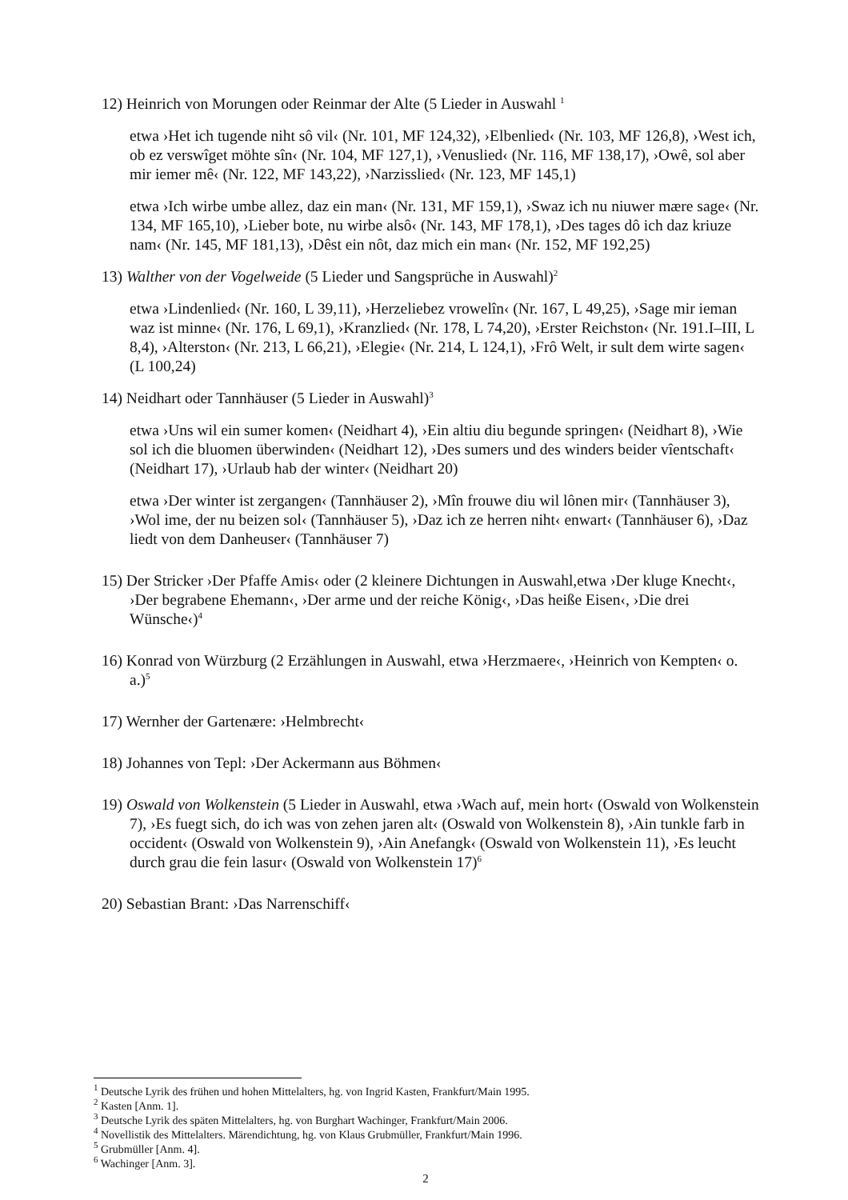12) Heinrich von Morungen oder Reinmar der Alte (5 Lieder in Auswahl <sup>1</sup>
etwa ›Het ich tugende niht sô vil‹ (Nr. 101, MF 124,32), ›Elbenlied‹ (Nr. 103, MF 126,8), ›West ich, ob ez verswîget möhte sîn‹ (Nr. 104, MF 127,1), ›Venuslied‹ (Nr. 116, MF 138,17), ›Owê, sol aber mir iemer mê‹ (Nr. 122, MF 143,22), ›Narzisslied‹ (Nr. 123, MF 145,1)
etwa ›Ich wirbe umbe allez, daz ein man‹ (Nr. 131, MF 159,1), ›Swaz ich nu niuwer mære sage‹ (Nr. 134, MF 165,10), ›Lieber bote, nu wirbe alsô‹ (Nr. 143, MF 178,1), ›Des tages dô ich daz kriuze nam‹ (Nr. 145, MF 181,13), ›Dêst ein nôt, daz mich ein man‹ (Nr. 152, MF 192,25)
13) Walther von der Vogelweide (5 Lieder und Sangsprüche in Auswahl)<sup>2</sup>
etwa ›Lindenlied‹ (Nr. 160, L 39,11), ›Herzeliebez vrowelîn‹ (Nr. 167, L 49,25), ›Sage mir ieman waz ist minne‹ (Nr. 176, L 69,1), ›Kranzlied‹ (Nr. 178, L 74,20), ›Erster Reichston‹ (Nr. 191.I–III, L 8,4), ›Alterston‹ (Nr. 213, L 66,21), ›Elegie‹ (Nr. 214, L 124,1), ›Frô Welt, ir sult dem wirte sagen‹ (L 100,24)
14) Neidhart oder Tannhäuser (5 Lieder in Auswahl)<sup>3</sup>
etwa ›Uns wil ein sumer komen‹ (Neidhart 4), ›Ein altiu diu begunde springen‹ (Neidhart 8), ›Wie sol ich die bluomen überwinden‹ (Neidhart 12), ›Des sumers und des winders beider vîentschaft‹ (Neidhart 17), ›Urlaub hab der winter‹ (Neidhart 20)
etwa ›Der winter ist zergangen‹ (Tannhäuser 2), ›Mîn frouwe diu wil lônen mir‹ (Tannhäuser 3), ›Wol ime, der nu beizen sol‹ (Tannhäuser 5), ›Daz ich ze herren niht‹ enwart‹ (Tannhäuser 6), ›Daz liedt von dem Danheuser‹ (Tannhäuser 7)
15) Der Stricker ›Der Pfaffe Amis‹ oder (2 kleinere Dichtungen in Auswahl,etwa ›Der kluge Knecht‹, ›Der begrabene Ehemann‹, ›Der arme und der reiche König‹, ›Das heiße Eisen‹, ›Die drei Wünsche‹)<sup>4</sup>
16) Konrad von Würzburg (2 Erzählungen in Auswahl, etwa ›Herzmaere‹, ›Heinrich von Kempten‹ o. a.)<sup>5</sup>
17) Wernher der Gartenære: ›Helmbrecht‹
18) Johannes von Tepl: ›Der Ackermann aus Böhmen‹
19) Oswald von Wolkenstein (5 Lieder in Auswahl, etwa ›Wach auf, mein hort‹ (Oswald von Wolkenstein 7), ›Es fuegt sich, do ich was von zehen jaren alt‹ (Oswald von Wolkenstein 8), ›Ain tunkle farb in occident‹ (Oswald von Wolkenstein 9), ›Ain Anefangk‹ (Oswald von Wolkenstein 11), ›Es leucht durch grau die fein lasur‹ (Oswald von Wolkenstein 17)<sup>6</sup>
20) Sebastian Brant: ›Das Narrenschiff‹
<sup>1</sup> Deutsche Lyrik des frühen und hohen Mittelalters, hg. von Ingrid Kasten, Frankfurt/Main 1995.
<sup>2</sup> Kasten [Anm. 1].
<sup>3</sup> Deutsche Lyrik des späten Mittelalters, hg. von Burghart Wachinger, Frankfurt/Main 2006.
<sup>4</sup> Novellistik des Mittelalters. Märendichtung, hg. von Klaus Grubmüller, Frankfurt/Main 1996.
<sup>5</sup> Grubmüller [Anm. 4].
<sup>6</sup> Wachinger [Anm. 3].
2